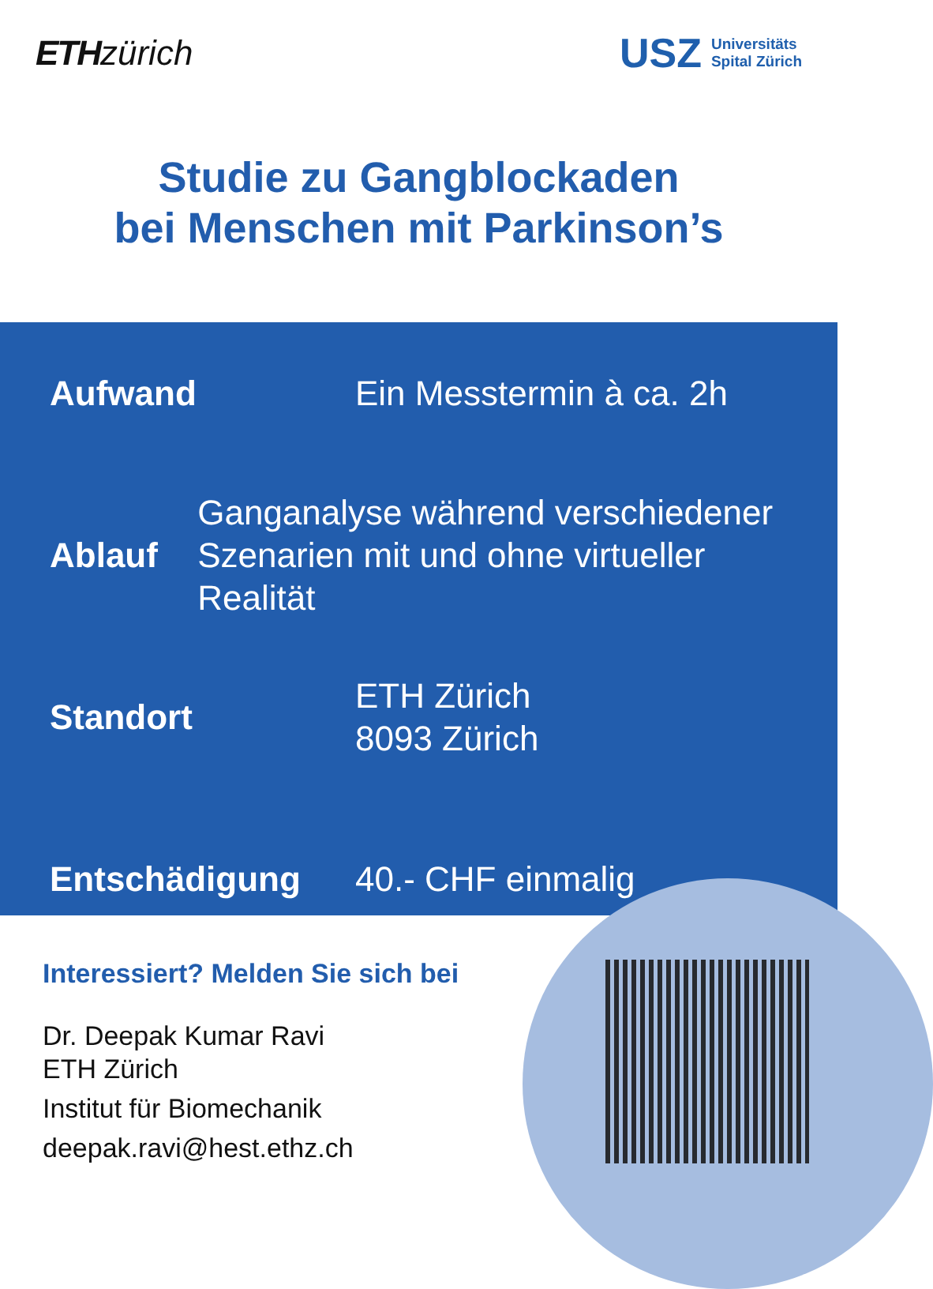ETH zürich
USZ Universitäts
Spital Zürich
Studie zu Gangblockaden
bei Menschen mit Parkinson’s
Aufwand
Ein Messtermin à ca. 2h
Ablauf
Ganganalyse während verschiedener Szenarien mit und ohne virtueller Realität
Standort
ETH Zürich
8093 Zürich
Entschädigung
40.- CHF einmalig
Interessiert? Melden Sie sich bei
Dr. Deepak Kumar Ravi
ETH Zürich
Institut für Biomechanik
deepak.ravi@hest.ethz.ch